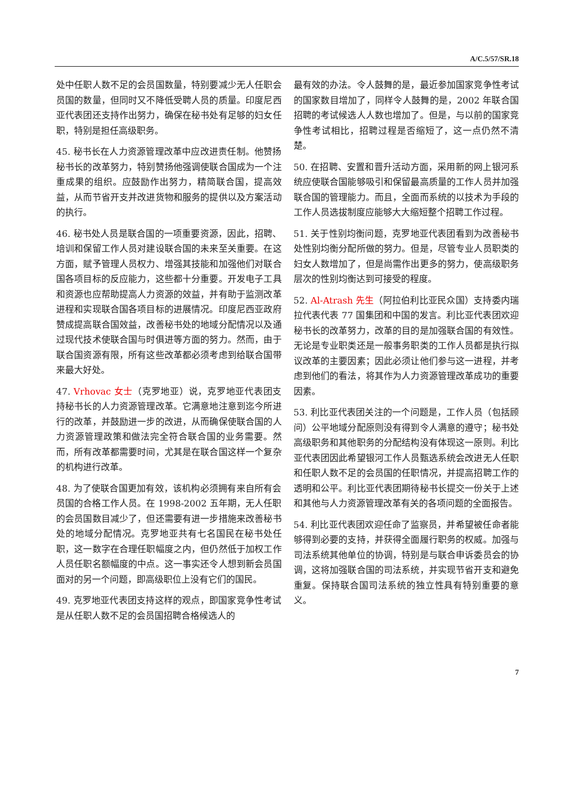A/C.5/57/SR.18
处中任职人数不足的会员国数量，特别要减少无人任职会员国的数量，但同时又不降低受聘人员的质量。印度尼西亚代表团还支持作出努力，确保在秘书处有足够的妇女任职，特别是担任高级职务。
45. 秘书长在人力资源管理改革中应改进责任制。他赞扬秘书长的改革努力，特别赞扬他强调使联合国成为一个注重成果的组织。应鼓励作出努力，精简联合国，提高效益，从而节省开支并改进货物和服务的提供以及方案活动的执行。
46. 秘书处人员是联合国的一项重要资源，因此，招聘、培训和保留工作人员对建设联合国的未来至关重要。在这方面，赋予管理人员权力、增强其技能和加强他们对联合国各项目标的反应能力，这些都十分重要。开发电子工具和资源也应帮助提高人力资源的效益，并有助于监测改革进程和实现联合国各项目标的进展情况。印度尼西亚政府赞成提高联合国效益，改善秘书处的地域分配情况以及通过现代技术使联合国与时俱进等方面的努力。然而，由于联合国资源有限，所有这些改革都必须考虑到给联合国带来最大好处。
47. Vrhovac 女士（克罗地亚）说，克罗地亚代表团支持秘书长的人力资源管理改革。它满意地注意到迄今所进行的改革，并鼓励进一步的改进，从而确保使联合国的人力资源管理政策和做法完全符合联合国的业务需要。然而，所有改革都需要时间，尤其是在联合国这样一个复杂的机构进行改革。
48. 为了使联合国更加有效，该机构必须拥有来自所有会员国的合格工作人员。在 1998-2002 五年期，无人任职的会员国数目减少了，但还需要有进一步措施来改善秘书处的地域分配情况。克罗地亚共有七名国民在秘书处任职，这一数字在合理任职幅度之内，但仍然低于加权工作人员任职名额幅度的中点。这一事实还令人想到新会员国面对的另一个问题，即高级职位上没有它们的国民。
49. 克罗地亚代表团支持这样的观点，即国家竞争性考试是从任职人数不足的会员国招聘合格候选人的
最有效的办法。令人鼓舞的是，最近参加国家竞争性考试的国家数目增加了，同样令人鼓舞的是，2002 年联合国招聘的考试候选人人数也增加了。但是，与以前的国家竞争性考试相比，招聘过程是否缩短了，这一点仍然不清楚。
50. 在招聘、安置和晋升活动方面，采用新的网上银河系统应使联合国能够吸引和保留最高质量的工作人员并加强联合国的管理能力。而且，全面而系统的以技术为手段的工作人员选拔制度应能够大大缩短整个招聘工作过程。
51. 关于性别均衡问题，克罗地亚代表团看到为改善秘书处性别均衡分配所做的努力。但是，尽管专业人员职类的妇女人数增加了，但是尚需作出更多的努力，使高级职务层次的性别均衡达到可接受的程度。
52. Al-Atrash 先生（阿拉伯利比亚民众国）支持委内瑞拉代表代表 77 国集团和中国的发言。利比亚代表团欢迎秘书长的改革努力，改革的目的是加强联合国的有效性。无论是专业职类还是一般事务职类的工作人员都是执行拟议改革的主要因素；因此必须让他们参与这一进程，并考虑到他们的看法，将其作为人力资源管理改革成功的重要因素。
53. 利比亚代表团关注的一个问题是，工作人员（包括顾问）公平地域分配原则没有得到令人满意的遵守；秘书处高级职务和其他职务的分配结构没有体现这一原则。利比亚代表团因此希望银河工作人员甄选系统会改进无人任职和任职人数不足的会员国的任职情况，并提高招聘工作的透明和公平。利比亚代表团期待秘书长提交一份关于上述和其他与人力资源管理改革有关的各项问题的全面报告。
54. 利比亚代表团欢迎任命了监察员，并希望被任命者能够得到必要的支持，并获得全面履行职务的权威。加强与司法系统其他单位的协调，特别是与联合申诉委员会的协调，这将加强联合国的司法系统，并实现节省开支和避免重复。保持联合国司法系统的独立性具有特别重要的意义。
7